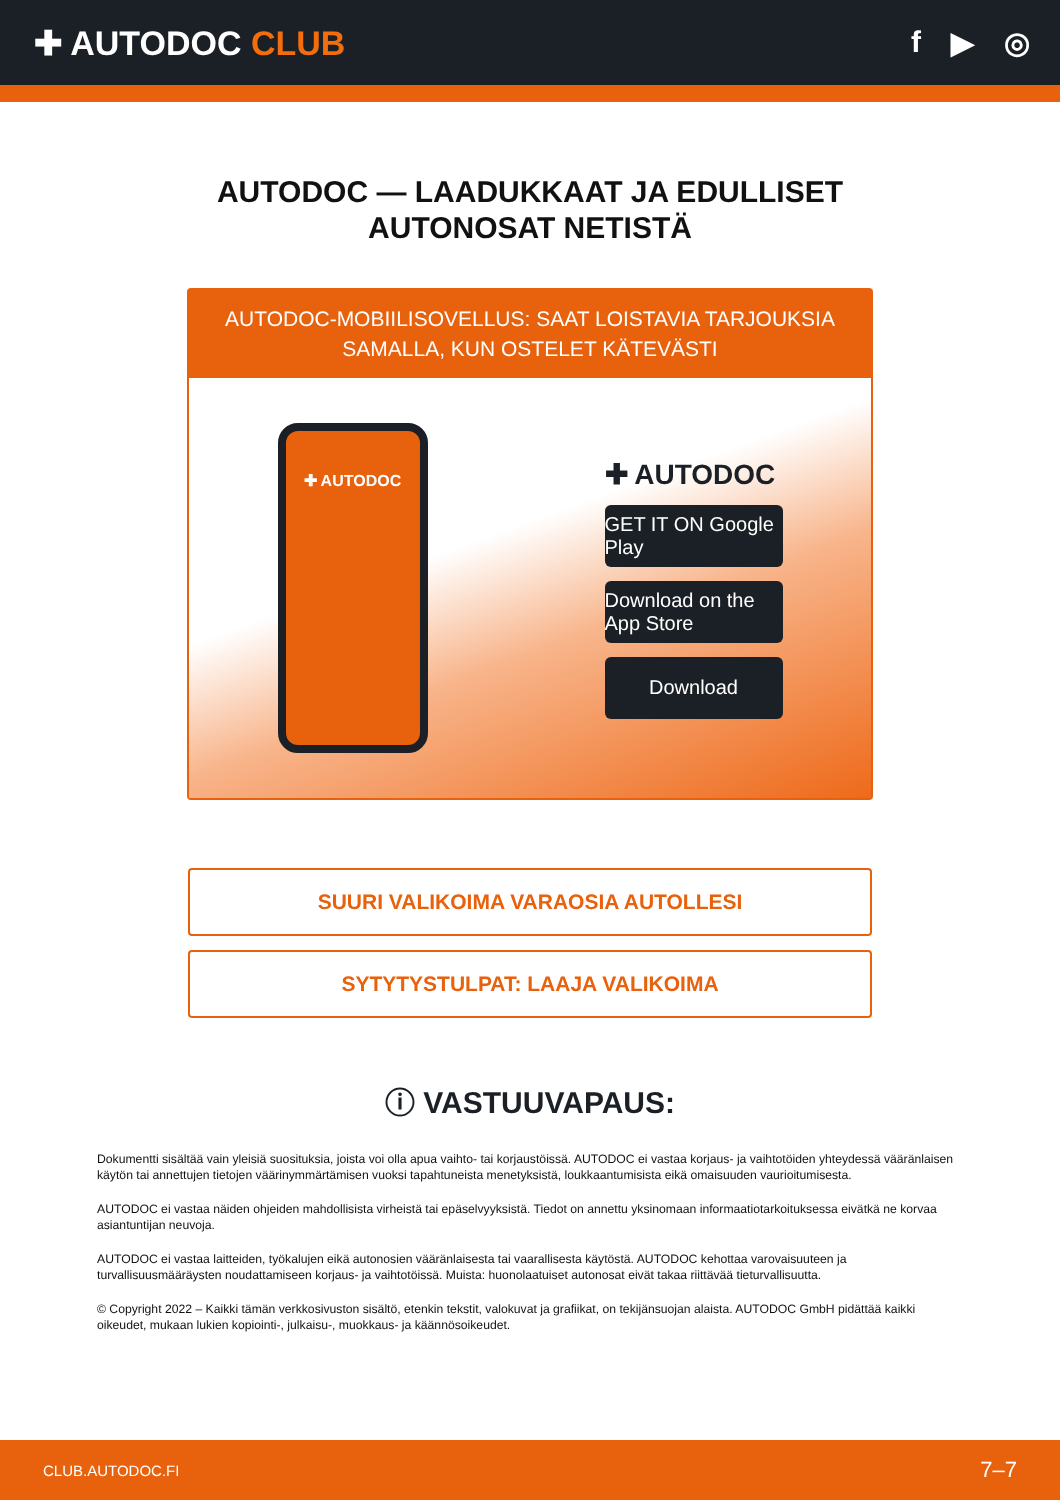✚ AUTODOC CLUB f ▶ ◎
AUTODOC — LAADUKKAAT JA EDULLISET
AUTONOSAT NETISTÄ
AUTODOC-MOBIILISOVELLUS: SAAT LOISTAVIA TARJOUKSIA SAMALLA, KUN OSTELET KÄTEVÄSTI
✚ AUTODOC
✚ AUTODOC
GET IT ON Google Play
Download on the App Store
Download
SUURI VALIKOIMA VARAOSIA AUTOLLESI
SYTYTYSTULPAT: LAAJA VALIKOIMA
ⓘ VASTUUVAPAUS:
Dokumentti sisältää vain yleisiä suosituksia, joista voi olla apua vaihto- tai korjaustöissä. AUTODOC ei vastaa korjaus- ja vaihtotöiden yhteydessä vääränlaisen käytön tai annettujen tietojen väärinymmärtämisen vuoksi tapahtuneista menetyksistä, loukkaantumisista eikä omaisuuden vaurioitumisesta.
AUTODOC ei vastaa näiden ohjeiden mahdollisista virheistä tai epäselvyyksistä. Tiedot on annettu yksinomaan informaatiotarkoituksessa eivätkä ne korvaa asiantuntijan neuvoja.
AUTODOC ei vastaa laitteiden, työkalujen eikä autonosien vääränlaisesta tai vaarallisesta käytöstä. AUTODOC kehottaa varovaisuuteen ja turvallisuusmääräysten noudattamiseen korjaus- ja vaihtotöissä. Muista: huonolaatuiset autonosat eivät takaa riittävää tieturvallisuutta.
© Copyright 2022 – Kaikki tämän verkkosivuston sisältö, etenkin tekstit, valokuvat ja grafiikat, on tekijänsuojan alaista. AUTODOC GmbH pidättää kaikki oikeudet, mukaan lukien kopiointi-, julkaisu-, muokkaus- ja käännösoikeudet.
CLUB.AUTODOC.FI 7–7